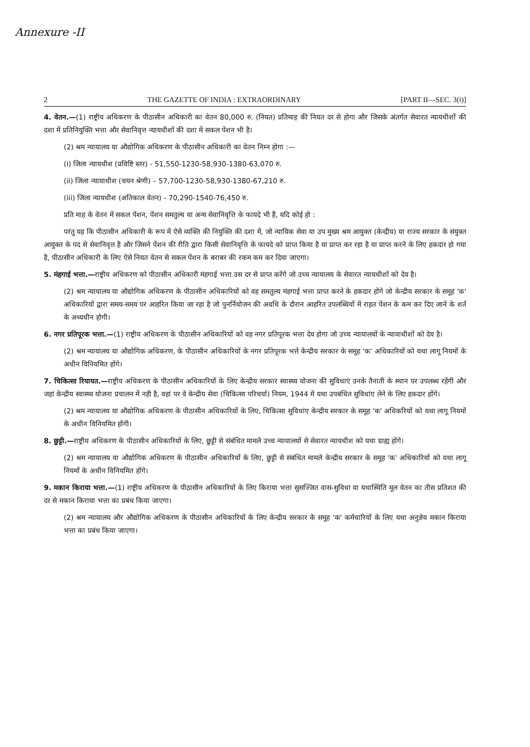Annexure -II
2 THE GAZETTE OF INDIA : EXTRAORDINARY [PART II—SEC. 3(i)]
4. वेतन.—(1) राष्ट्रीय अधिकरण के पीठासीन अधिकारी का वेतन 80,000 रु. (नियत) प्रतिमाह की नियत दर से होगा और जिसके अंतर्गत सेवारत न्यायधीशों की दशा में प्रतिनियुक्ति भत्ता और सेवानिवृत्त न्यायधीशों की दशा में सकल पेंशन भी है।
(2) श्रम न्यायालय या औद्योगिक अधिकरण के पीठासीन अधिकारी का वेतन निम्न होगा :—
(i) जिला न्यायधीश (प्रविष्टि स्तर) - 51,550-1230-58,930-1380-63,070 रु.
(ii) जिला न्यायाधीश (चयन श्रेणी) – 57,700-1230-58,930-1380-67,210 रु.
(iii) जिला न्यायधीश (अतिकाल वेतन) - 70,290-1540-76,450 रु.
प्रति माह के वेतन में सकल पेंशन, पेंशन समतुल्य या अन्य सेवानिवृत्ति के फायदे भी हैं, यदि कोई हो :
परंतु यह कि पीठासीन अधिकारी के रूप में ऐसे व्यक्ति की नियुक्ति की दशा में, जो न्यायिक सेवा या उप मुख्य श्रम आयुक्त (केन्द्रीय) या राज्य सरकार के संयुक्त आयुक्त के पद से सेवानिवृत्त है और जिसने पेंशन की रीति द्वारा किसी सेवानिवृत्ति के फायदे को प्राप्त किया है या प्राप्त कर रहा है या प्राप्त करने के लिए हकदार हो गया है, पीठासीन अधिकारी के लिए ऐसे नियत वेतन से सकल पेंशन के बराबर की रकम कम कर दिया जाएगा।
5. मंहगाई भत्ता.—राष्ट्रीय अधिकरण को पीठासीन अधिकारी मंहगाई भत्ता उस दर से प्राप्त करेंगे जो उच्च न्यायालय के सेवारत न्यायधीशों को देय है।
(2) श्रम न्यायालय या औद्योगिक अधिकरण के पीठासीन अधिकारियों को वह समतुल्य मंहगाई भत्ता प्राप्त करने के हकदार होंगे जो केन्द्रीय सरकार के समूह 'क' अधिकारियों द्वारा समय-समय पर आहरित किया जा रहा है जो पुनर्नियोजन की अवधि के दौरान आहरित उपलब्धियों में राहत पेंशन के कम कर दिए जाने के शर्त के अध्यधीन होगी।
6. नगर प्रतिपूरक भत्ता.—(1) राष्ट्रीय अधिकरण के पीठासीन अधिकारियों को वह नगर प्रतिपूरक भत्ता देय होगा जो उच्च न्यायालयों के न्यायाधीशों को देय है।
(2) श्रम न्यायालय या औद्योगिक अधिकरण, के पीठासीन अधिकारियों के नगर प्रतिपूरक भत्ते केन्द्रीय सरकार के समूह 'क' अधिकारियों को यथा लागू नियमों के अधीन विनियमित होंगे।
7. चिकित्सा रियायत.—राष्ट्रीय अधिकरण के पीठासीन अधिकारियों के लिए केन्द्रीय सरकार स्वास्थ्य योजना की सुविधाएं उनके तैनाती के स्थान पर उपलब्ध रहेंगी और जहां केन्द्रीय स्वास्थ्य योजना प्रचालन में नही है, वहां पर वे केन्द्रीय सेवा (चिकित्सा परिचर्या) नियम, 1944 में यथा उपबंधित सुविधांए लेने के लिए हकदार होंगे।
(2) श्रम न्यायालय या औद्योगिक अधिकरण के पीठासीन अधिकारियों के लिए, चिकित्सा सुविधांए केन्द्रीय सरकार के समूह 'क' अधिकरियों को यथा लागू नियमों के अधीन विनियमित होंगी।
8. छुट्टी.—राष्ट्रीय अधिकरण के पीठासीन अधिकारियों के लिए, छुट्टी से संबंधित मामले उच्च न्यायालयों से सेवारत न्यायधीश को यथा ग्राह्य होंगे।
(2) श्रम न्यायालय या औद्योगिक अधिकरण के पीठासीन अधिकारियों के लिए, छुट्टी से संबंधित मामले केन्द्रीय सरकार के समूह 'क' अधिकारियों को यथा लागू नियमों के अधीन विनियमित होंगे।
9. मकान किराया भत्ता.—(1) राष्ट्रीय अधिकरण के पीठासीन अधिकारियों के लिए किराया भत्ता सुसज्जित वास-सुविधा या यथास्थिति मूल वेतन का तीस प्रतिशत की दर से मकान किराया भत्ता का प्रबंध किया जाएगा।
(2) श्रम न्यायालय और औद्योगिक अधिकरण के पीठासीन अधिकारियों के लिए केन्द्रीय सरकार के समूह 'क' कर्मचारियों के लिए यथा अनुज्ञेय मकान किराया भत्ता का प्रबंध किया जाएगा।